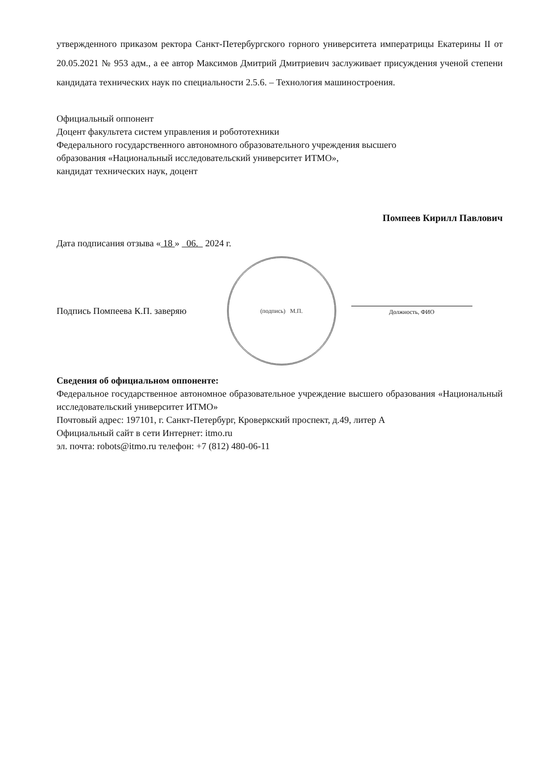утвержденного приказом ректора Санкт-Петербургского горного университета императрицы Екатерины II от 20.05.2021 № 953 адм., а ее автор Максимов Дмитрий Дмитриевич заслуживает присуждения ученой степени кандидата технических наук по специальности 2.5.6. – Технология машиностроения.
Официальный оппонент
Доцент факультета систем управления и робототехники
Федерального государственного автономного образовательного учреждения высшего
образования «Национальный исследовательский университет ИТМО»,
кандидат технических наук, доцент
Помпеев Кирилл Павлович
Дата подписания отзыва « 18 » 06. 2024 г.
Подпись Помпеева К.П. заверяю
(подпись) М.П.
Должность, ФИО
Сведения об официальном оппоненте:
Федеральное государственное автономное образовательное учреждение высшего образования «Национальный исследовательский университет ИТМО»
Почтовый адрес: 197101, г. Санкт-Петербург, Кроверкский проспект, д.49, литер А
Официальный сайт в сети Интернет: itmo.ru
эл. почта: robots@itmo.ru телефон: +7 (812) 480-06-11